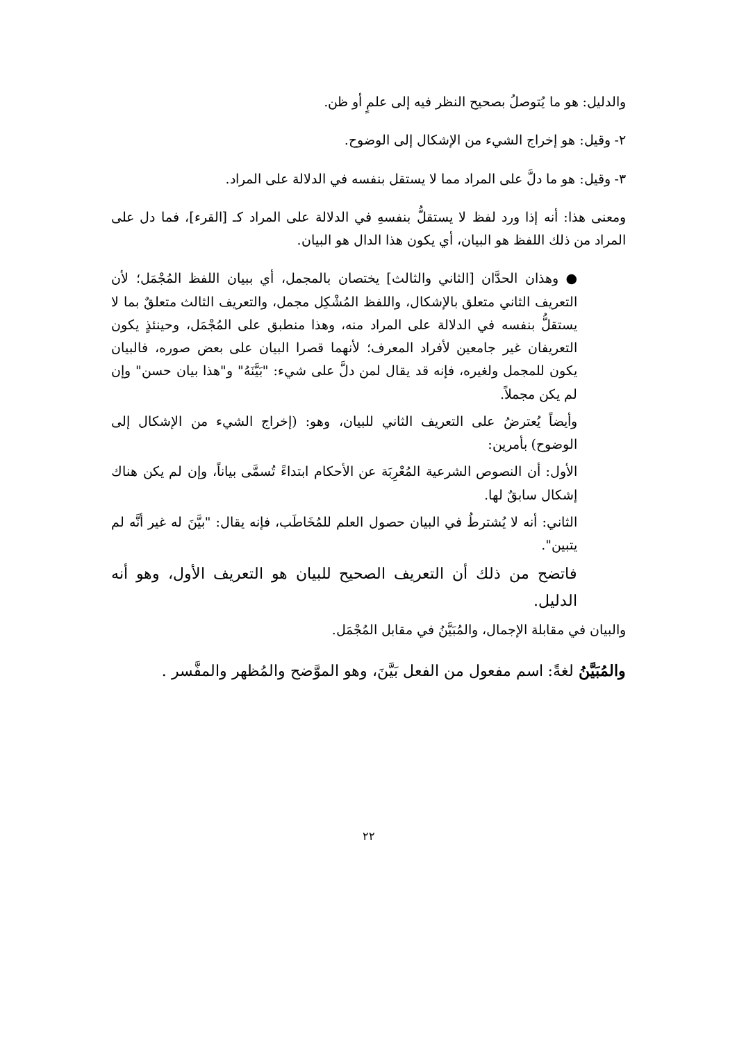والدليل: هو ما يُتوصلُ بصحيح النظر فيه إلى علمٍ أو ظن.
٢- وقيل: هو إخراج الشيء من الإشكال إلى الوضوح.
٣- وقيل: هو ما دلَّ على المراد مما لا يستقل بنفسه في الدلالة على المراد.
ومعنى هذا: أنه إذا ورد لفظ لا يستقلُّ بنفسهِ في الدلالة على المراد كـ [القرء]، فما دل على المراد من ذلك اللفظ هو البيان، أي يكون هذا الدال هو البيان.
● وهذان الحدَّان [الثاني والثالث] يختصان بالمجمل، أي ببيان اللفظ المُجْمَل؛ لأن التعريف الثاني متعلق بالإشكال، واللفظ المُشْكِل مجمل، والتعريف الثالث متعلقٌ بما لا يستقلُّ بنفسه في الدلالة على المراد منه، وهذا منطبق على المُجْمَل، وحينئذٍ يكون التعريفان غير جامعين لأفراد المعرف؛ لأنهما قصرا البيان على بعض صوره، فالبيان يكون للمجمل ولغيره، فإنه قد يقال لمن دلَّ على شيء: "بَيَّنَهُ" و"هذا بيان حسن" وإن لم يكن مجملاً.
وأيضاً يُعترضُ على التعريف الثاني للبيان، وهو: (إخراج الشيء من الإشكال إلى الوضوح) بأمرين:
الأول: أن النصوص الشرعية المُعْرِبَة عن الأحكام ابتداءً تُسمَّى بياناً، وإن لم يكن هناك إشكال سابقٌ لها.
الثاني: أنه لا يُشترطُ في البيان حصول العلم للمُخَاطَب، فإنه يقال: "بيَّنَ له غير أنَّه لم يتبين".
فاتضح من ذلك أن التعريف الصحيح للبيان هو التعريف الأول، وهو أنه الدليل.
والبيان في مقابلة الإجمال، والمُبَيَّنُ في مقابل المُجْمَل.
والمُبَيَّنُ لغةً: اسم مفعول من الفعل بَيَّنَ، وهو الموَّضح والمُظهر والمفَّسر .
٢٢